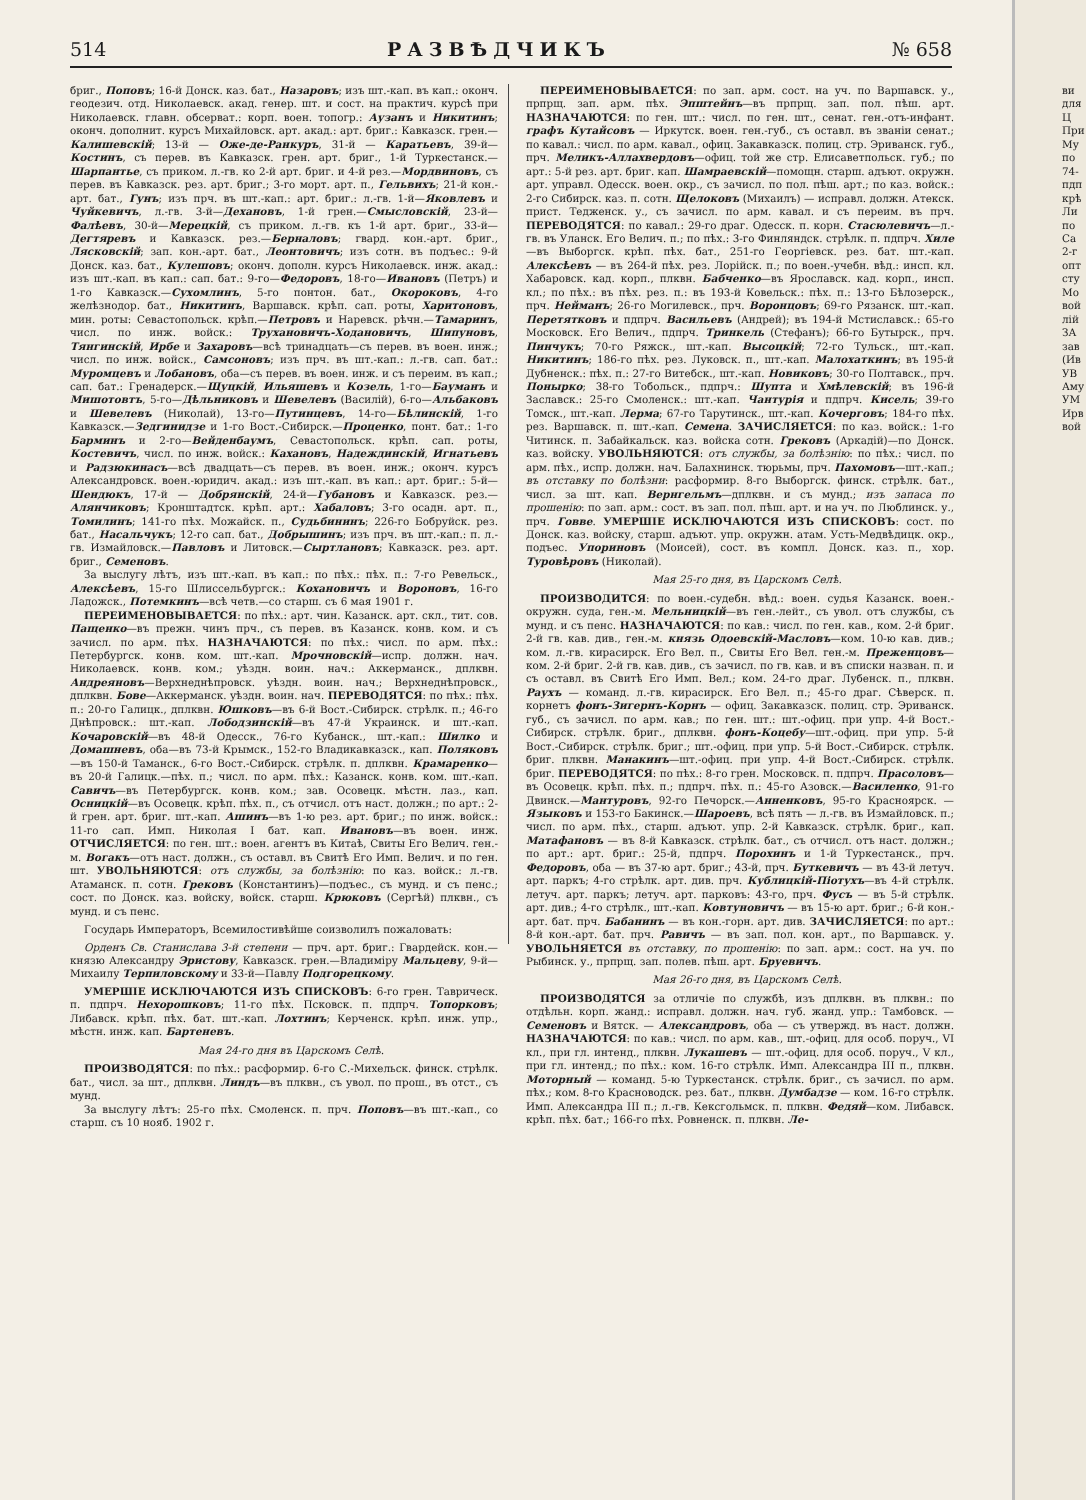514 РАЗВѢДЧИКЪ № 658
бриг., Поповъ; 16-й Донск. каз. бат., Назаровъ; изъ шт.-кап. въ кап.: оконч. геодезич. отд. Николаевск. акад. генер. шт. и сост. на практич. курсѣ при Николаевск. главн. обсерват.: корп. воен. топогр.: Аузанъ и Никитинъ; оконч. дополнит. курсъ Михайловск. арт. акад.: арт. бриг.: Кавказск. грен.—Калишевскій; 13-й — Оже-де-Ранкуръ, 31-й — Каратьевъ, 39-й—Костинъ, съ перев. въ Кавказск. грен. арт. бриг., 1-й Туркестанск.—Шарпантье, съ приком. л.-гв. ко 2-й арт. бриг. и 4-й рез.—Мордвиновъ, съ перев. въ Кавказск. рез. арт. бриг.; 3-го морт. арт. п., Гельвихъ; 21-й кон.-арт. бат., Гунъ; изъ прч. въ шт.-кап.: арт. бриг.: л.-гв. 1-й—Яковлевъ и Чуйкевичъ, л.-гв. 3-й—Дехановъ, 1-й грен.—Смысловскій, 23-й—Фалѣевъ, 30-й—Мерецкій, съ приком. л.-гв. къ 1-й арт. бриг., 33-й—Дегтяревъ и Кавказск. рез.—Берналовъ; гвард. кон.-арт. бриг., Лясковскій; зап. кон.-арт. бат., Леонтовичъ; изъ сотн. въ подъес.: 9-й Донск. каз. бат., Кулешовъ; оконч. дополн. курсъ Николаевск. инж. акад.: изъ шт.-кап. въ кап.: сап. бат.: 9-го—Федоровъ, 18-го—Ивановъ (Петръ) и 1-го Кавказск.—Сухомлинъ, 5-го понтон. бат., Окороковъ, 4-го желѣзнодор. бат., Никитинъ, Варшавск. крѣп. сап. роты, Харитоновъ, мин. роты: Севастопольск. крѣп.—Петровъ и Наревск. рѣчн.—Тамаринъ, числ. по инж. войск.: Трухановичъ-Ходановичъ, Шипуновъ, Тянгинскій, Ирбе и Захаровъ—всѣ тринадцать—съ перев. въ воен. инж.; числ. по инж. войск., Самсоновъ; изъ прч. въ шт.-кап.: л.-гв. сап. бат.: Муромцевъ и Лобановъ, оба—съ перев. въ воен. инж. и съ переим. въ кап.; сап. бат.: Гренадерск.—Щуцкій, Ильяшевъ и Козель, 1-го—Бауманъ и Мишотовтъ, 5-го—Дѣльниковъ и Шевелевъ (Василій), 6-го—Альбаковъ и Шевелевъ (Николай), 13-го—Путинцевъ, 14-го—Бѣлинскій, 1-го Кавказск.—Зедгинидзе и 1-го Вост.-Сибирск.—Проценко, понт. бат.: 1-го Барминъ и 2-го—Вейденбаумъ, Севастопольск. крѣп. сап. роты, Костевичъ, числ. по инж. войск.: Кахановъ, Надеждинскій, Игнатьевъ и Радзюкинасъ—всѣ двадцать—съ перев. въ воен. инж.; оконч. курсъ Александровск. воен.-юридич. акад.: изъ шт.-кап. въ кап.: арт. бриг.: 5-й—Шендюкъ, 17-й — Добрянскій, 24-й—Губановъ и Кавказск. рез.—Алянчиковъ; Кронштадтск. крѣп. арт.: Хабаловъ; 3-го осадн. арт. п., Томилинъ; 141-го пѣх. Можайск. п., Судьбининъ; 226-го Бобруйск. рез. бат., Насальчукъ; 12-го сап. бат., Добрышинъ; изъ прч. въ шт.-кап.: п. л.-гв. Измайловск.—Павловъ и Литовск.—Сыртлановъ; Кавказск. рез. арт. бриг., Семеновъ.
За выслугу лѣтъ, изъ шт.-кап. въ кап.: по пѣх.: пѣх. п.: 7-го Ревельск., Алексѣевъ, 15-го Шлиссельбургск.: Кохановичъ и Вороновъ, 16-го Ладожск., Потемкинъ—всѣ четв.—со старш. съ 6 мая 1901 г.
ПЕРЕИМЕНОВЫВАЕТСЯ: по пѣх.: арт. чин. Казанск. арт. скл., тит. сов. Пащенко—въ прежн. чинъ прч., съ перев. въ Казанск. конв. ком. и съ зачисл. по арм. пѣх. НАЗНАЧАЮТСЯ: по пѣх.: числ. по арм. пѣх.: Петербургск. конв. ком. шт.-кап. Мрочновскій—испр. должн. нач. Николаевск. конв. ком.; уѣздн. воин. нач.: Аккерманск., дплквн. Андреяновъ—Верхнеднѣпровск. уѣздн. воин. нач.; Верхнеднѣпровск., дплквн. Бове—Аккерманск. уѣздн. воин. нач. ПЕРЕВОДЯТСЯ: по пѣх.: пѣх. п.: 20-го Галицк., дплквн. Юшковъ—въ 6-й Вост.-Сибирск. стрѣлк. п.; 46-го Днѣпровск.: шт.-кап. Лободзинскій—въ 47-й Украинск. и шт.-кап. Кочаровскій—въ 48-й Одесск., 76-го Кубанск., шт.-кап.: Шилко и Домашневъ, оба—въ 73-й Крымск., 152-го Владикавказск., кап. Поляковъ—въ 150-й Таманск., 6-го Вост.-Сибирск. стрѣлк. п. дплквн. Крамаренко—въ 20-й Галицк.—пѣх. п.; числ. по арм. пѣх.: Казанск. конв. ком. шт.-кап. Савичъ—въ Петербургск. конв. ком.; зав. Осовецк. мѣстн. лаз., кап. Осницкій—въ Осовецк. крѣп. пѣх. п., съ отчисл. отъ наст. должн.; по арт.: 2-й грен. арт. бриг. шт.-кап. Ашинъ—въ 1-ю рез. арт. бриг.; по инж. войск.: 11-го сап. Имп. Николая I бат. кап. Ивановъ—въ воен. инж. ОТЧИСЛЯЕТСЯ: по ген. шт.: воен. агентъ въ Китаѣ, Свиты Его Велич. ген.-м. Вогакъ—отъ наст. должн., съ оставл. въ Свитѣ Его Имп. Велич. и по ген. шт. УВОЛЬНЯЮТСЯ: отъ службы, за болѣзнію: по каз. войск.: л.-гв. Атаманск. п. сотн. Грековъ (Константинъ)—подъес., съ мунд. и съ пенс.; сост. по Донск. каз. войску, войск. старш. Крюковъ (Сергѣй) плквн., съ мунд. и съ пенс.
Государь Императоръ, Всемилостивѣйше соизволилъ пожаловать:
Орденъ Св. Станислава 3-й степени — прч. арт. бриг.: Гвардейск. кон.—князю Александру Эристову, Кавказск. грен.—Владиміру Мальцеву, 9-й—Михаилу Терпиловскому и 33-й—Павлу Подгорецкому.
УМЕРШІЕ ИСКЛЮЧАЮТСЯ ИЗЪ СПИСКОВЪ: 6-го грен. Таврическ. п. пдпрч. Нехорошковъ; 11-го пѣх. Псковск. п. пдпрч. Топорковъ; Либавск. крѣп. пѣх. бат. шт.-кап. Лохтинъ; Керченск. крѣп. инж. упр., мѣстн. инж. кап. Бартеневъ.
Мая 24-го дня въ Царскомъ Селѣ.
ПРОИЗВОДЯТСЯ: по пѣх.: расформир. 6-го С.-Михельск. финск. стрѣлк. бат., числ. за шт., дплквн. Линдъ—въ плквн., съ увол. по прош., въ отст., съ мунд.
За выслугу лѣтъ: 25-го пѣх. Смоленск. п. прч. Поповъ—въ шт.-кап., со старш. съ 10 нояб. 1902 г.
ПЕРЕИМЕНОВЫВАЕТСЯ: по зап. арм. сост. на уч. по Варшавск. у., прпрщ. зап. арм. пѣх. Эпштейнъ—въ прпрщ. зап. пол. пѣш. арт. НАЗНАЧАЮТСЯ: по ген. шт.: числ. по ген. шт., сенат. ген.-отъ-инфант. графъ Кутайсовъ — Иркутск. воен. ген.-губ., съ оставл. въ званіи сенат.; по кавал.: числ. по арм. кавал., офиц. Закавказск. полиц. стр. Эриванск. губ., прч. Меликъ-Аллахвердовъ—офиц. той же стр. Елисаветпольск. губ.; по арт.: 5-й рез. арт. бриг. кап. Шамраевскій—помощн. старш. адъют. окружн. арт. управл. Одесск. воен. окр., съ зачисл. по пол. пѣш. арт.; по каз. войск.: 2-го Сибирск. каз. п. сотн. Щелоковъ (Михаилъ) — исправл. должн. Атекск. прист. Тедженск. у., съ зачисл. по арм. кавал. и съ переим. въ прч. ПЕРЕВОДЯТСЯ: по кавал.: 29-го драг. Одесск. п. корн. Стасюлевичъ—л.-гв. въ Уланск. Его Велич. п.; по пѣх.: 3-го Финляндск. стрѣлк. п. пдпрч. Хиле—въ Выборгск. крѣп. пѣх. бат., 251-го Георгіевск. рез. бат. шт.-кап. Алексѣевъ — въ 264-й пѣх. рез. Лорійск. п.; по воен.-учебн. вѣд.: инсп. кл. Хабаровск. кад. корп., плквн. Бабченко—въ Ярославск. кад. корп., инсп. кл.; по пѣх.: въ пѣх. рез. п.: въ 193-й Ковельск.: пѣх. п.: 13-го Бѣлозерск., прч. Нейманъ; 26-го Могилевск., прч. Воронцовъ; 69-го Рязанск. шт.-кап. Перетятковъ и пдпрч. Васильевъ (Андрей); въ 194-й Мстиславск.: 65-го Московск. Его Велич., пдпрч. Тринкель (Стефанъ); 66-го Бутырск., прч. Пинчукъ; 70-го Ряжск., шт.-кап. Высоцкій; 72-го Тульск., шт.-кап. Никитинъ; 186-го пѣх. рез. Луковск. п., шт.-кап. Малохаткинъ; въ 195-й Дубненск.: пѣх. п.: 27-го Витебск., шт.-кап. Новиковъ; 30-го Полтавск., прч. Понырко; 38-го Тобольск., пдпрч.: Шупта и Хмѣлевскій; въ 196-й Заславск.: 25-го Смоленск.: шт.-кап. Чантурія и пдпрч. Кисель; 39-го Томск., шт.-кап. Лерма; 67-го Тарутинск., шт.-кап. Кочерговъ; 184-го пѣх. рез. Варшавск. п. шт.-кап. Семена. ЗАЧИСЛЯЕТСЯ: по каз. войск.: 1-го Читинск. п. Забайкальск. каз. войска сотн. Грековъ (Аркадій)—по Донск. каз. войску. УВОЛЬНЯЮТСЯ: отъ службы, за болѣзнію: по пѣх.: числ. по арм. пѣх., испр. должн. нач. Балахнинск. тюрьмы, прч. Пахомовъ—шт.-кап.; въ отставку по болѣзни: расформир. 8-го Выборгск. финск. стрѣлк. бат., числ. за шт. кап. Вернгельмъ—дплквн. и съ мунд.; изъ запаса по прошенію: по зап. арм.: сост. въ зап. пол. пѣш. арт. и на уч. по Люблинск. у., прч. Говве. УМЕРШІЕ ИСКЛЮЧАЮТСЯ ИЗЪ СПИСКОВЪ: сост. по Донск. каз. войску, старш. адъют. упр. окружн. атам. Усть-Медвѣдицк. окр., подъес. Упориновъ (Моисей), сост. въ компл. Донск. каз. п., хор. Туровѣровъ (Николай).
Мая 25-го дня, въ Царскомъ Селѣ.
ПРОИЗВОДИТСЯ: по воен.-судебн. вѣд.: воен. судья Казанск. воен.-окружн. суда, ген.-м. Мельницкій—въ ген.-лейт., съ увол. отъ службы, съ мунд. и съ пенс. НАЗНАЧАЮТСЯ: по кав.: числ. по ген. кав., ком. 2-й бриг. 2-й гв. кав. див., ген.-м. князь Одоевскій-Масловъ—ком. 10-ю кав. див.; ком. л.-гв. кирасирск. Его Вел. п., Свиты Его Вел. ген.-м. Преженцовъ—ком. 2-й бриг. 2-й гв. кав. див., съ зачисл. по гв. кав. и въ списки назван. п. и съ оставл. въ Свитѣ Его Имп. Вел.; ком. 24-го драг. Лубенск. п., плквн. Раухъ — команд. л.-гв. кирасирск. Его Вел. п.; 45-го драг. Сѣверск. п. корнетъ фонъ-Зигернъ-Корнъ — офиц. Закавказск. полиц. стр. Эриванск. губ., съ зачисл. по арм. кав.; по ген. шт.: шт.-офиц. при упр. 4-й Вост.-Сибирск. стрѣлк. бриг., дплквн. фонъ-Коцебу—шт.-офиц. при упр. 5-й Вост.-Сибирск. стрѣлк. бриг.; шт.-офиц. при упр. 5-й Вост.-Сибирск. стрѣлк. бриг. плквн. Манакинъ—шт.-офиц. при упр. 4-й Вост.-Сибирск. стрѣлк. бриг. ПЕРЕВОДЯТСЯ: по пѣх.: 8-го грен. Московск. п. пдпрч. Прасоловъ—въ Осовецк. крѣп. пѣх. п.; пдпрч. пѣх. п.: 45-го Азовск.—Василенко, 91-го Двинск.—Мантуровъ, 92-го Печорск.—Анненковъ, 95-го Красноярск. — Языковъ и 153-го Бакинск.—Шароевъ, всѣ пять — л.-гв. въ Измайловск. п.; числ. по арм. пѣх., старш. адъют. упр. 2-й Кавказск. стрѣлк. бриг., кап. Матафановъ — въ 8-й Кавказск. стрѣлк. бат., съ отчисл. отъ наст. должн.; по арт.: арт. бриг.: 25-й, пдпрч. Порохинъ и 1-й Туркестанск., прч. Федоровъ, оба — въ 37-ю арт. бриг.; 43-й, прч. Буткевичъ — въ 43-й летуч. арт. паркъ; 4-го стрѣлк. арт. див. прч. Кублицкій-Піотухъ—въ 4-й стрѣлк. летуч. арт. паркъ; летуч. арт. парковъ: 43-го, прч. Фусъ — въ 5-й стрѣлк. арт. див.; 4-го стрѣлк., шт.-кап. Ковтуновичъ — въ 15-ю арт. бриг.; 6-й кон.-арт. бат. прч. Бабанинъ — въ кон.-горн. арт. див. ЗАЧИСЛЯЕТСЯ: по арт.: 8-й кон.-арт. бат. прч. Равичъ — въ зап. пол. кон. арт., по Варшавск. у. УВОЛЬНЯЕТСЯ въ отставку, по прошенію: по зап. арм.: сост. на уч. по Рыбинск. у., прпрщ. зап. полев. пѣш. арт. Бруевичъ.
Мая 26-го дня, въ Царскомъ Селѣ.
ПРОИЗВОДЯТСЯ за отличіе по службѣ, изъ дплквн. въ плквн.: по отдѣльн. корп. жанд.: исправл. должн. нач. губ. жанд. упр.: Тамбовск. — Семеновъ и Вятск. — Александровъ, оба — съ утвержд. въ наст. должн. НАЗНАЧАЮТСЯ: по кав.: числ. по арм. кав., шт.-офиц. для особ. поруч., VI кл., при гл. интенд., плквн. Лукашевъ — шт.-офиц. для особ. поруч., V кл., при гл. интенд.; по пѣх.: ком. 16-го стрѣлк. Имп. Александра III п., плквн. Моторный — команд. 5-ю Туркестанск. стрѣлк. бриг., съ зачисл. по арм. пѣх.; ком. 8-го Красноводск. рез. бат., плквн. Думбадзе — ком. 16-го стрѣлк. Имп. Александра III п.; л.-гв. Кексгольмск. п. плквн. Федяй—ком. Либавск. крѣп. пѣх. бат.; 166-го пѣх. Ровненск. п. плквн. Ле-
ви
для
Ц
При
Му
по
74-
пдп
крѣ
Ли
по
Са
2-г
опт
сту
Мо
вой
лій
ЗА
зав
(Ив
УВ
Аму
УМ
Ирв
вой